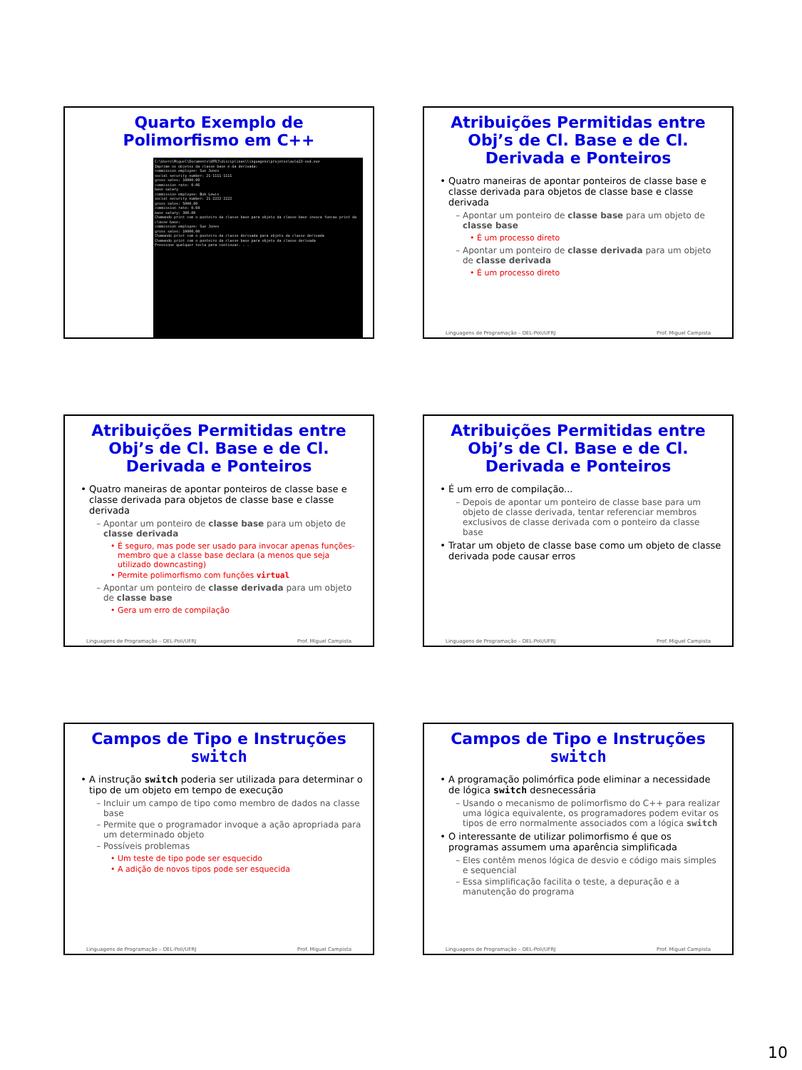Quarto Exemplo de Polimorfismo em C++
C:\Users\Miguel\Documents\UFRJ\disciplinas\linguagens\projetos\aula13-ex4.exe
Imprime os objetos da classe base e da derivada:
commission employee: Sue Jones
social security number: 21-1111-1111
gross sales: 10000.00
commission rate: 0.06
base salary
commission employee: Bob Lewis
social security number: 21-2222-2222
gross sales: 5000.00
commission rate: 0.04
base salary: 300.00
Chamando print com o ponteiro da classe base para objeto da classe base invoca funcao print da classe base:
commission employee: Sue Jones
gross sales: 10000.00
Chamando print com o ponteiro da classe derivada para objeto da classe derivada
Chamando print com o ponteiro da classe base para objeto da classe derivada
Pressione qualquer tecla para continuar. . .
Atribuições Permitidas entre Obj’s de Cl. Base e de Cl. Derivada e Ponteiros
Quatro maneiras de apontar ponteiros de classe base e classe derivada para objetos de classe base e classe derivada
Apontar um ponteiro de classe base para um objeto de classe base
É um processo direto
Apontar um ponteiro de classe derivada para um objeto de classe derivada
É um processo direto
Linguagens de Programação – DEL-Poli/UFRJ Prof. Miguel Campista
Atribuições Permitidas entre Obj’s de Cl. Base e de Cl. Derivada e Ponteiros
Quatro maneiras de apontar ponteiros de classe base e classe derivada para objetos de classe base e classe derivada
Apontar um ponteiro de classe base para um objeto de classe derivada
É seguro, mas pode ser usado para invocar apenas funções-membro que a classe base declara (a menos que seja utilizado downcasting)
Permite polimorfismo com funções virtual
Apontar um ponteiro de classe derivada para um objeto de classe base
Gera um erro de compilação
Linguagens de Programação – DEL-Poli/UFRJ Prof. Miguel Campista
Atribuições Permitidas entre Obj’s de Cl. Base e de Cl. Derivada e Ponteiros
É um erro de compilação...
Depois de apontar um ponteiro de classe base para um objeto de classe derivada, tentar referenciar membros exclusivos de classe derivada com o ponteiro da classe base
Tratar um objeto de classe base como um objeto de classe derivada pode causar erros
Linguagens de Programação – DEL-Poli/UFRJ Prof. Miguel Campista
Campos de Tipo e Instruções switch
A instrução switch poderia ser utilizada para determinar o tipo de um objeto em tempo de execução
Incluir um campo de tipo como membro de dados na classe base
Permite que o programador invoque a ação apropriada para um determinado objeto
Possíveis problemas
Um teste de tipo pode ser esquecido
A adição de novos tipos pode ser esquecida
Linguagens de Programação – DEL-Poli/UFRJ Prof. Miguel Campista
Campos de Tipo e Instruções switch
A programação polimórfica pode eliminar a necessidade de lógica switch desnecessária
Usando o mecanismo de polimorfismo do C++ para realizar uma lógica equivalente, os programadores podem evitar os tipos de erro normalmente associados com a lógica switch
O interessante de utilizar polimorfismo é que os programas assumem uma aparência simplificada
Eles contêm menos lógica de desvio e código mais simples e sequencial
Essa simplificação facilita o teste, a depuração e a manutenção do programa
Linguagens de Programação – DEL-Poli/UFRJ Prof. Miguel Campista
10